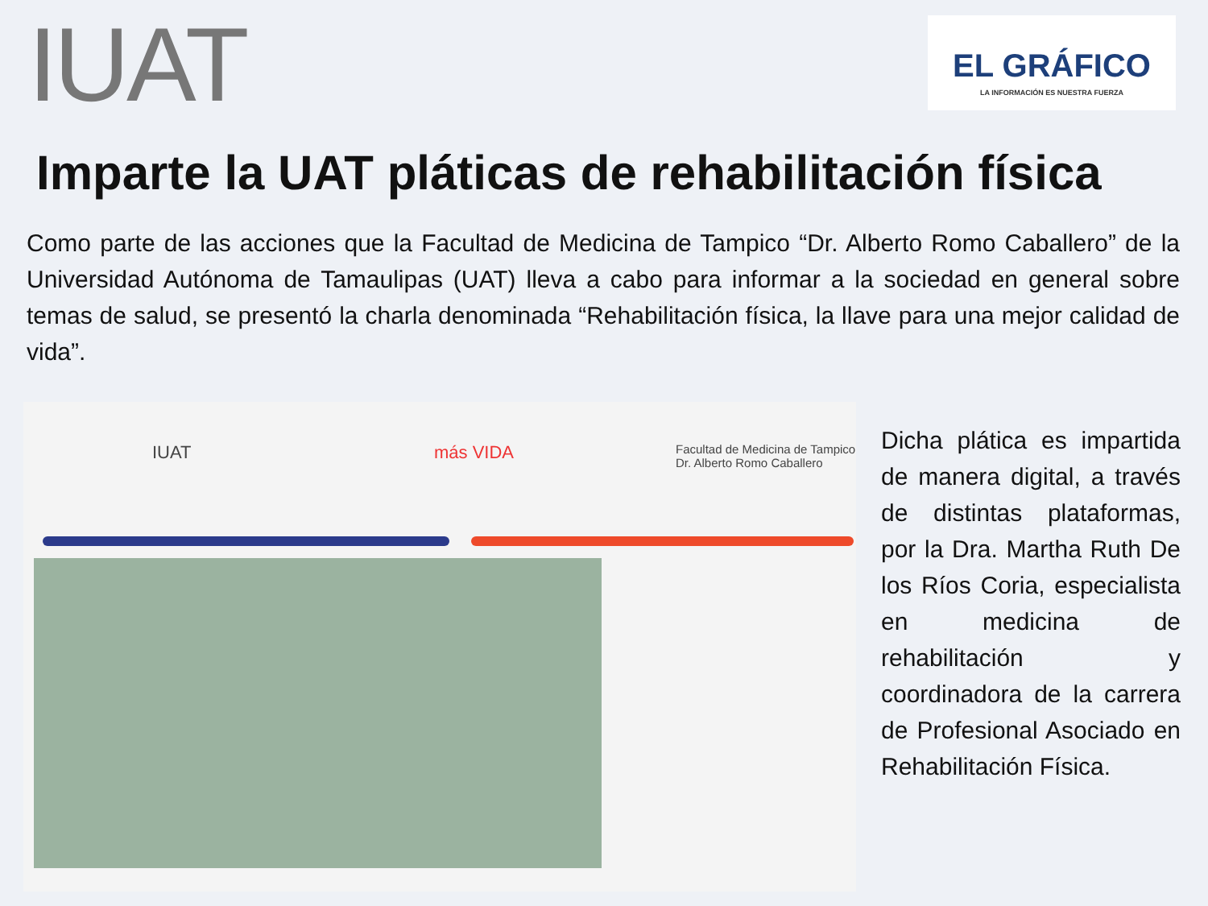IUAT
EL GRÁFICO
LA INFORMACIÓN ES NUESTRA FUERZA
Imparte la UAT pláticas de rehabilitación física
Como parte de las acciones que la Facultad de Medicina de Tampico “Dr. Alberto Romo Caballero” de la Universidad Autónoma de Tamaulipas (UAT) lleva a cabo para informar a la sociedad en general sobre temas de salud, se presentó la charla denominada “Rehabilitación física, la llave para una mejor calidad de vida”.
IUAT más VIDA Facultad de Medicina de Tampico
Dr. Alberto Romo Caballero
Dicha plática es impartida de manera digital, a través de distintas plataformas, por la Dra. Martha Ruth De los Ríos Coria, especialista en medicina de rehabilitación y coordinadora de la carrera de Profesional Asociado en Rehabilitación Física.